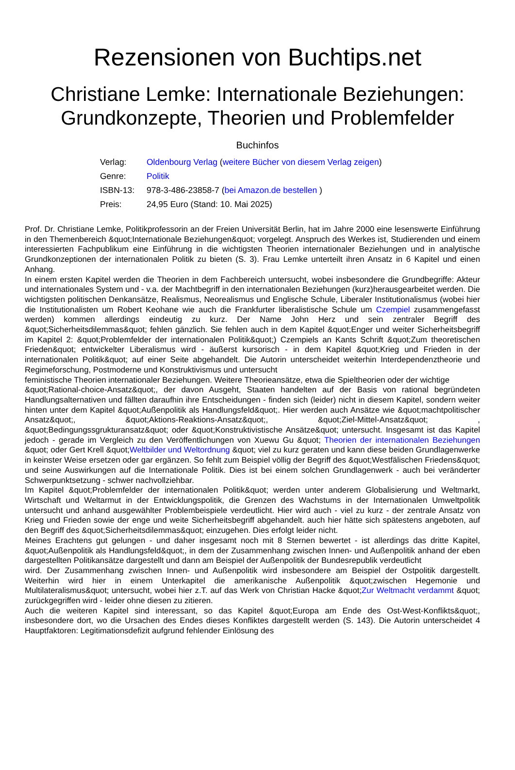Rezensionen von Buchtips.net
Christiane Lemke: Internationale Beziehungen: Grundkonzepte, Theorien und Problemfelder
Buchinfos
| Verlag: | Oldenbourg Verlag ( weitere Bücher von diesem Verlag zeigen ) |
| Genre: | Politik |
| ISBN-13: | 978-3-486-23858-7 ( bei Amazon.de bestellen ) |
| Preis: | 24,95 Euro (Stand: 10. Mai 2025) |
Prof. Dr. Christiane Lemke, Politikprofessorin an der Freien Universität Berlin, hat im Jahre 2000 eine lesenswerte Einführung in den Themenbereich &quot;Internationale Beziehungen&quot; vorgelegt. Anspruch des Werkes ist, Studierenden und einem interessierten Fachpublikum eine Einführung in die wichtigsten Theorien internationaler Beziehungen und in analytische Grundkonzeptionen der internationalen Politik zu bieten (S. 3). Frau Lemke unterteilt ihren Ansatz in 6 Kapitel und einen Anhang.
In einem ersten Kapitel werden die Theorien in dem Fachbereich untersucht, wobei insbesondere die Grundbegriffe: Akteur und internationales System und - v.a. der Machtbegriff in den internationalen Beziehungen (kurz)herausgearbeitet werden. Die wichtigsten politischen Denkansätze, Realismus, Neorealismus und Englische Schule, Liberaler Institutionalismus (wobei hier die Institutionalisten um Robert Keohane wie auch die Frankfurter liberalistische Schule um Czempiel zusammengefasst werden) kommen allerdings eindeutig zu kurz. Der Name John Herz und sein zentraler Begriff des &quot;Sicherheitsdilemmas&quot; fehlen gänzlich. Sie fehlen auch in dem Kapitel &quot;Enger und weiter Sicherheitsbegriff im Kapitel 2: &quot;Problemfelder der internationalen Politik&quot;) Czempiels an Kants Schrift &quot;Zum theoretischen Frieden&quot; entwickelter Liberalismus wird - äußerst kursorisch - in dem Kapitel &quot;Krieg und Frieden in der internationalen Politik&quot; auf einer Seite abgehandelt. Die Autorin unterscheidet weiterhin Interdependenztheorie und Regimeforschung, Postmoderne und Konstruktivismus und untersucht
feministische Theorien internationaler Beziehungen. Weitere Theorieansätze, etwa die Spieltheorien oder der wichtige
&quot;Rational-choice-Ansatz&quot;, der davon Ausgeht, Staaten handelten auf der Basis von rational begründeten Handlungsalternativen und fällten daraufhin ihre Entscheidungen - finden sich (leider) nicht in diesem Kapitel, sondern weiter hinten unter dem Kapitel &quot;Außenpolitik als Handlungsfeld&quot;. Hier werden auch Ansätze wie &quot;machtpolitischer Ansatz&quot;, &quot;Aktions-Reaktions-Ansatz&quot;, &quot;Ziel-Mittel-Ansatz&quot; , &quot;Bedingungssgrukturansatz&quot; oder &quot;Konstruktivistische Ansätze&quot; untersucht. Insgesamt ist das Kapitel jedoch - gerade im Vergleich zu den Veröffentlichungen von Xuewu Gu &quot; Theorien der internationalen Beziehungen &quot; oder Gert Krell &quot;Weltbilder und Weltordnung &quot; viel zu kurz geraten und kann diese beiden Grundlagenwerke in keinster Weise ersetzen oder gar ergänzen. So fehlt zum Beispiel völlig der Begriff des &quot;Westfälischen Friedens&quot; und seine Auswirkungen auf die Internationale Politik. Dies ist bei einem solchen Grundlagenwerk - auch bei veränderter Schwerpunktsetzung - schwer nachvollziehbar.
Im Kapitel &quot;Problemfelder der internationalen Politik&quot; werden unter anderem Globalisierung und Weltmarkt, Wirtschaft und Weltarmut in der Entwicklungspolitik, die Grenzen des Wachstums in der Internationalen Umweltpolitik untersucht und anhand ausgewählter Problembeispiele verdeutlicht. Hier wird auch - viel zu kurz - der zentrale Ansatz von Krieg und Frieden sowie der enge und weite Sicherheitsbegriff abgehandelt. auch hier hätte sich spätestens angeboten, auf den Begriff des &quot;Sicherheitsdilemmas&quot; einzugehen. Dies erfolgt leider nicht.
Meines Erachtens gut gelungen - und daher insgesamt noch mit 8 Sternen bewertet - ist allerdings das dritte Kapitel, &quot;Außenpolitik als Handlungsfeld&quot;, in dem der Zusammenhang zwischen Innen- und Außenpolitik anhand der eben dargestellten Politikansätze dargestellt und dann am Beispiel der Außenpolitik der Bundesrepublik verdeutlicht
wird. Der Zusammenhang zwischen Innen- und Außenpolitik wird insbesondere am Beispiel der Ostpolitik dargestellt. Weiterhin wird hier in einem Unterkapitel die amerikanische Außenpolitik &quot;zwischen Hegemonie und Multilateralismus&quot; untersucht, wobei hier z.T. auf das Werk von Christian Hacke &quot;Zur Weltmacht verdammt &quot; zurückgegriffen wird - leider ohne diesen zu zitieren.
Auch die weiteren Kapitel sind interessant, so das Kapitel &quot;Europa am Ende des Ost-West-Konflikts&quot;, insbesondere dort, wo die Ursachen des Endes dieses Konfliktes dargestellt werden (S. 143). Die Autorin unterscheidet 4 Hauptfaktoren: Legitimationsdefizit aufgrund fehlender Einlösung des